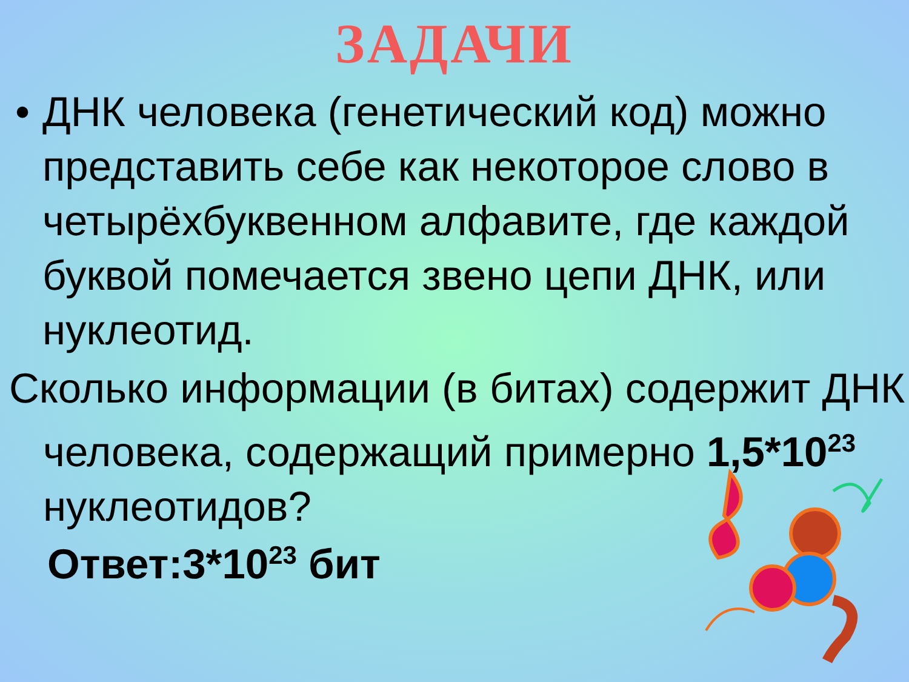ЗАДАЧИ
• ДНК человека (генетический код) можно представить себе как некоторое слово в четырёхбуквенном алфавите, где каждой буквой помечается звено цепи ДНК, или нуклеотид.
Сколько информации (в битах) содержит ДНК человека, содержащий примерно 1,5*10<sup>23</sup> нуклеотидов?
Ответ:3*10<sup>23</sup> бит